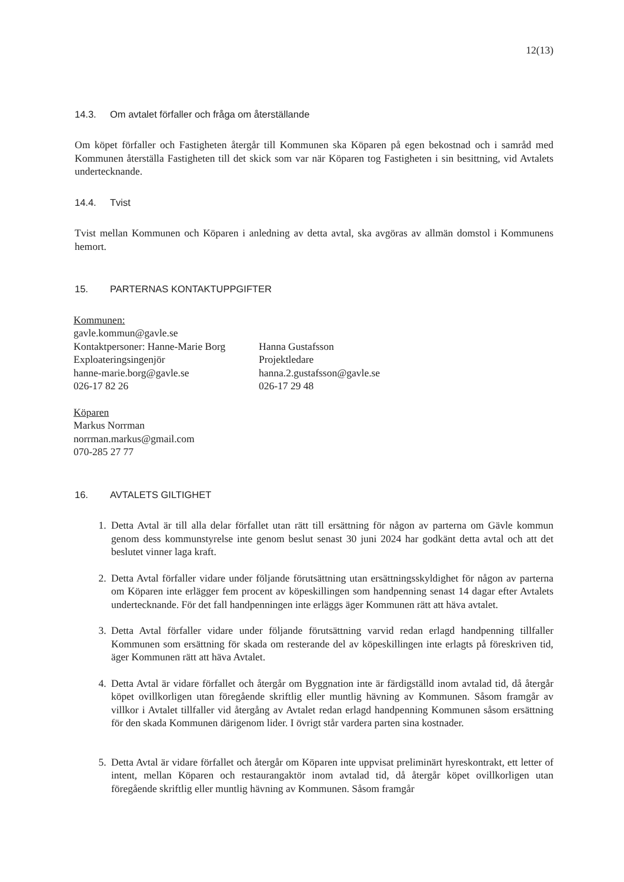12(13)
14.3. Om avtalet förfaller och fråga om återställande
Om köpet förfaller och Fastigheten återgår till Kommunen ska Köparen på egen bekostnad och i samråd med Kommunen återställa Fastigheten till det skick som var när Köparen tog Fastigheten i sin besittning, vid Avtalets undertecknande.
14.4. Tvist
Tvist mellan Kommunen och Köparen i anledning av detta avtal, ska avgöras av allmän domstol i Kommunens hemort.
15. PARTERNAS KONTAKTUPPGIFTER
Kommunen:
gavle.kommun@gavle.se
Kontaktpersoner: Hanne-Marie Borg
Exploateringsingenjör
hanne-marie.borg@gavle.se
026-17 82 26
Hanna Gustafsson
Projektledare
hanna.2.gustafsson@gavle.se
026-17 29 48
Köparen
Markus Norrman
norrman.markus@gmail.com
070-285 27 77
16. AVTALETS GILTIGHET
1. Detta Avtal är till alla delar förfallet utan rätt till ersättning för någon av parterna om Gävle kommun genom dess kommunstyrelse inte genom beslut senast 30 juni 2024 har godkänt detta avtal och att det beslutet vinner laga kraft.
2. Detta Avtal förfaller vidare under följande förutsättning utan ersättningsskyldighet för någon av parterna om Köparen inte erlägger fem procent av köpeskillingen som handpenning senast 14 dagar efter Avtalets undertecknande. För det fall handpenningen inte erläggs äger Kommunen rätt att häva avtalet.
3. Detta Avtal förfaller vidare under följande förutsättning varvid redan erlagd handpenning tillfaller Kommunen som ersättning för skada om resterande del av köpeskillingen inte erlagts på föreskriven tid, äger Kommunen rätt att häva Avtalet.
4. Detta Avtal är vidare förfallet och återgår om Byggnation inte är färdigställd inom avtalad tid, då återgår köpet ovillkorligen utan föregående skriftlig eller muntlig hävning av Kommunen. Såsom framgår av villkor i Avtalet tillfaller vid återgång av Avtalet redan erlagd handpenning Kommunen såsom ersättning för den skada Kommunen därigenom lider. I övrigt står vardera parten sina kostnader.
5. Detta Avtal är vidare förfallet och återgår om Köparen inte uppvisat preliminärt hyreskontrakt, ett letter of intent, mellan Köparen och restaurangaktör inom avtalad tid, då återgår köpet ovillkorligen utan föregående skriftlig eller muntlig hävning av Kommunen. Såsom framgår